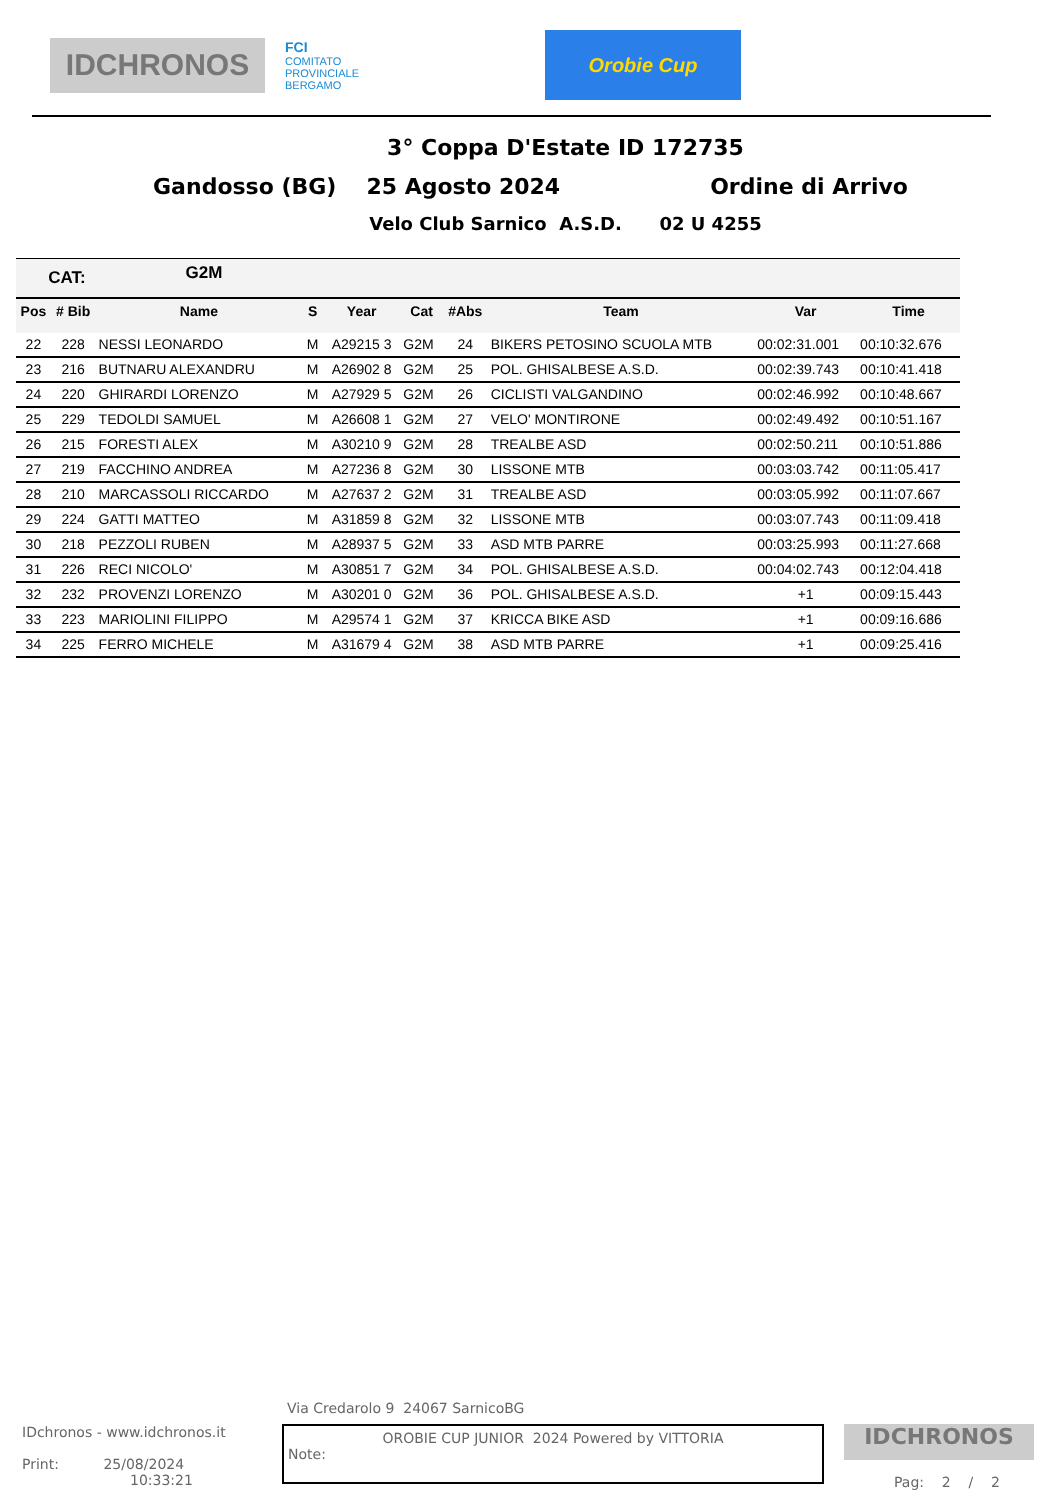IDCHRONOS
FCI
COMITATO
PROVINCIALE
BERGAMO
Orobie Cup
3° Coppa D'Estate ID 172735
Gandosso (BG) 25 Agosto 2024 Ordine di Arrivo
Velo Club Sarnico A.S.D. 02 U 4255
| CAT: | | G2M | | | | | | | |
| --- | --- | --- | --- | --- | --- | --- | --- | --- | --- |
| Pos | # Bib | Name | S | Year | Cat | #Abs | Team | Var | Time |
| 22 | 228 | NESSI LEONARDO | M | A29215 3 | G2M | 24 | BIKERS PETOSINO SCUOLA MTB | 00:02:31.001 | 00:10:32.676 |
| 23 | 216 | BUTNARU ALEXANDRU | M | A26902 8 | G2M | 25 | POL. GHISALBESE A.S.D. | 00:02:39.743 | 00:10:41.418 |
| 24 | 220 | GHIRARDI LORENZO | M | A27929 5 | G2M | 26 | CICLISTI VALGANDINO | 00:02:46.992 | 00:10:48.667 |
| 25 | 229 | TEDOLDI SAMUEL | M | A26608 1 | G2M | 27 | VELO' MONTIRONE | 00:02:49.492 | 00:10:51.167 |
| 26 | 215 | FORESTI ALEX | M | A30210 9 | G2M | 28 | TREALBE ASD | 00:02:50.211 | 00:10:51.886 |
| 27 | 219 | FACCHINO ANDREA | M | A27236 8 | G2M | 30 | LISSONE MTB | 00:03:03.742 | 00:11:05.417 |
| 28 | 210 | MARCASSOLI RICCARDO | M | A27637 2 | G2M | 31 | TREALBE ASD | 00:03:05.992 | 00:11:07.667 |
| 29 | 224 | GATTI MATTEO | M | A31859 8 | G2M | 32 | LISSONE MTB | 00:03:07.743 | 00:11:09.418 |
| 30 | 218 | PEZZOLI RUBEN | M | A28937 5 | G2M | 33 | ASD MTB PARRE | 00:03:25.993 | 00:11:27.668 |
| 31 | 226 | RECI NICOLO' | M | A30851 7 | G2M | 34 | POL. GHISALBESE A.S.D. | 00:04:02.743 | 00:12:04.418 |
| 32 | 232 | PROVENZI LORENZO | M | A30201 0 | G2M | 36 | POL. GHISALBESE A.S.D. | +1 | 00:09:15.443 |
| 33 | 223 | MARIOLINI FILIPPO | M | A29574 1 | G2M | 37 | KRICCA BIKE ASD | +1 | 00:09:16.686 |
| 34 | 225 | FERRO MICHELE | M | A31679 4 | G2M | 38 | ASD MTB PARRE | +1 | 00:09:25.416 |
Via Credarolo 9 24067 SarnicoBG
IDchronos - www.idchronos.it
Print: 25/08/2024
10:33:21
OROBIE CUP JUNIOR 2024 Powered by VITTORIA
Note:
IDCHRONOS
Pag: 2 / 2